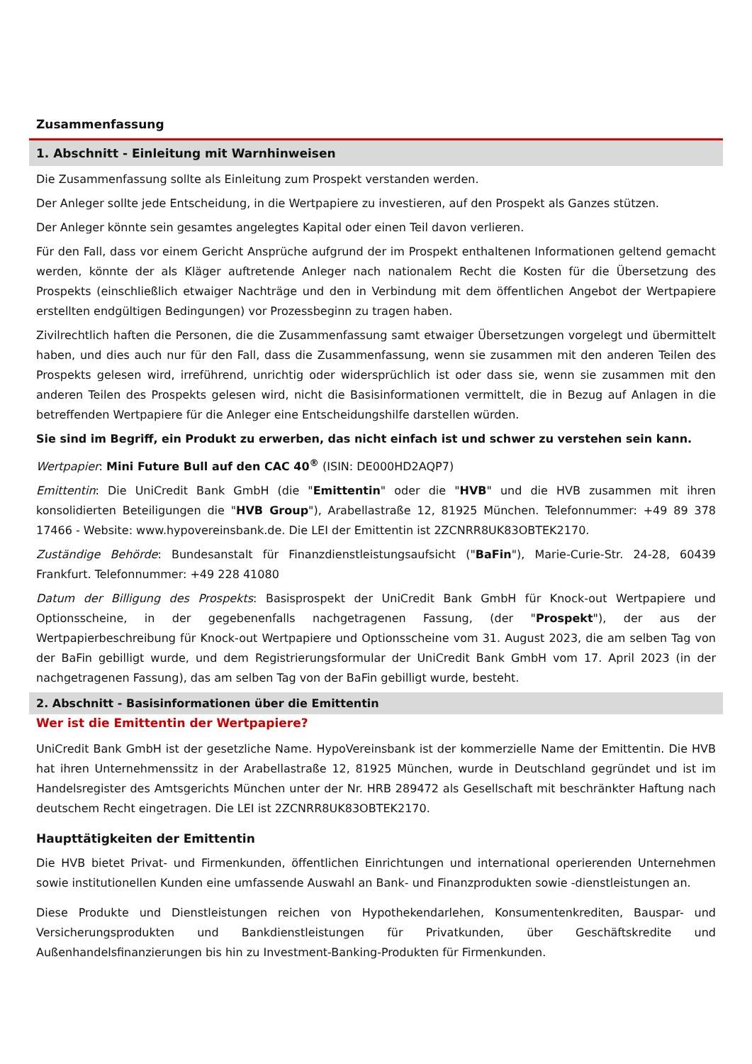Zusammenfassung
1. Abschnitt - Einleitung mit Warnhinweisen
Die Zusammenfassung sollte als Einleitung zum Prospekt verstanden werden.
Der Anleger sollte jede Entscheidung, in die Wertpapiere zu investieren, auf den Prospekt als Ganzes stützen.
Der Anleger könnte sein gesamtes angelegtes Kapital oder einen Teil davon verlieren.
Für den Fall, dass vor einem Gericht Ansprüche aufgrund der im Prospekt enthaltenen Informationen geltend gemacht werden, könnte der als Kläger auftretende Anleger nach nationalem Recht die Kosten für die Übersetzung des Prospekts (einschließlich etwaiger Nachträge und den in Verbindung mit dem öffentlichen Angebot der Wertpapiere erstellten endgültigen Bedingungen) vor Prozessbeginn zu tragen haben.
Zivilrechtlich haften die Personen, die die Zusammenfassung samt etwaiger Übersetzungen vorgelegt und übermittelt haben, und dies auch nur für den Fall, dass die Zusammenfassung, wenn sie zusammen mit den anderen Teilen des Prospekts gelesen wird, irreführend, unrichtig oder widersprüchlich ist oder dass sie, wenn sie zusammen mit den anderen Teilen des Prospekts gelesen wird, nicht die Basisinformationen vermittelt, die in Bezug auf Anlagen in die betreffenden Wertpapiere für die Anleger eine Entscheidungshilfe darstellen würden.
Sie sind im Begriff, ein Produkt zu erwerben, das nicht einfach ist und schwer zu verstehen sein kann.
Wertpapier: Mini Future Bull auf den CAC 40<sup>®</sup> (ISIN: DE000HD2AQP7)
Emittentin: Die UniCredit Bank GmbH (die "Emittentin" oder die "HVB" und die HVB zusammen mit ihren konsolidierten Beteiligungen die "HVB Group"), Arabellastraße 12, 81925 München. Telefonnummer: +49 89 378 17466 - Website: www.hypovereinsbank.de. Die LEI der Emittentin ist 2ZCNRR8UK83OBTEK2170.
Zuständige Behörde: Bundesanstalt für Finanzdienstleistungsaufsicht ("BaFin"), Marie-Curie-Str. 24-28, 60439 Frankfurt. Telefonnummer: +49 228 41080
Datum der Billigung des Prospekts: Basisprospekt der UniCredit Bank GmbH für Knock-out Wertpapiere und Optionsscheine, in der gegebenenfalls nachgetragenen Fassung, (der "Prospekt"), der aus der Wertpapierbeschreibung für Knock-out Wertpapiere und Optionsscheine vom 31. August 2023, die am selben Tag von der BaFin gebilligt wurde, und dem Registrierungsformular der UniCredit Bank GmbH vom 17. April 2023 (in der nachgetragenen Fassung), das am selben Tag von der BaFin gebilligt wurde, besteht.
2. Abschnitt - Basisinformationen über die Emittentin
Wer ist die Emittentin der Wertpapiere?
UniCredit Bank GmbH ist der gesetzliche Name. HypoVereinsbank ist der kommerzielle Name der Emittentin. Die HVB hat ihren Unternehmenssitz in der Arabellastraße 12, 81925 München, wurde in Deutschland gegründet und ist im Handelsregister des Amtsgerichts München unter der Nr. HRB 289472 als Gesellschaft mit beschränkter Haftung nach deutschem Recht eingetragen. Die LEI ist 2ZCNRR8UK83OBTEK2170.
Haupttätigkeiten der Emittentin
Die HVB bietet Privat- und Firmenkunden, öffentlichen Einrichtungen und international operierenden Unternehmen sowie institutionellen Kunden eine umfassende Auswahl an Bank- und Finanzprodukten sowie -dienstleistungen an.
Diese Produkte und Dienstleistungen reichen von Hypothekendarlehen, Konsumentenkrediten, Bauspar- und Versicherungsprodukten und Bankdienstleistungen für Privatkunden, über Geschäftskredite und Außenhandelsfinanzierungen bis hin zu Investment-Banking-Produkten für Firmenkunden.